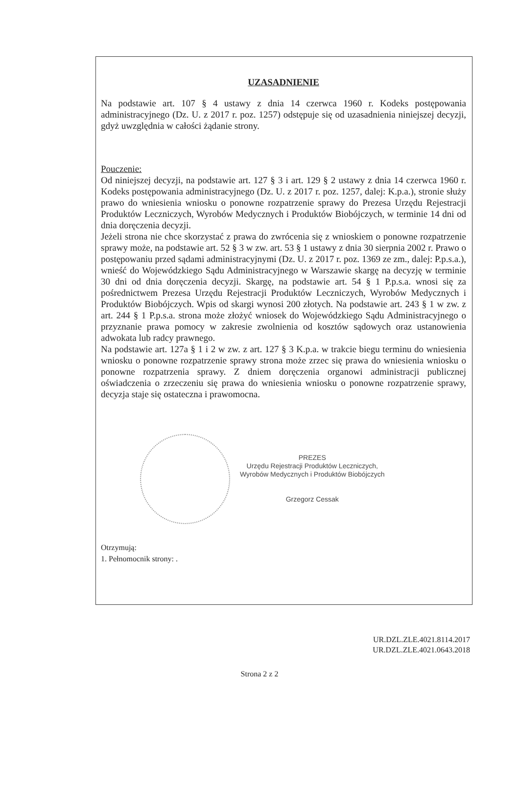UZASADNIENIE
Na podstawie art. 107 § 4 ustawy z dnia 14 czerwca 1960 r. Kodeks postępowania administracyjnego (Dz. U. z 2017 r. poz. 1257) odstępuje się od uzasadnienia niniejszej decyzji, gdyż uwzględnia w całości żądanie strony.
Pouczenie:
Od niniejszej decyzji, na podstawie art. 127 § 3 i art. 129 § 2 ustawy z dnia 14 czerwca 1960 r. Kodeks postępowania administracyjnego (Dz. U. z 2017 r. poz. 1257, dalej: K.p.a.), stronie służy prawo do wniesienia wniosku o ponowne rozpatrzenie sprawy do Prezesa Urzędu Rejestracji Produktów Leczniczych, Wyrobów Medycznych i Produktów Biobójczych, w terminie 14 dni od dnia doręczenia decyzji.
Jeżeli strona nie chce skorzystać z prawa do zwrócenia się z wnioskiem o ponowne rozpatrzenie sprawy może, na podstawie art. 52 § 3 w zw. art. 53 § 1 ustawy z dnia 30 sierpnia 2002 r. Prawo o postępowaniu przed sądami administracyjnymi (Dz. U. z 2017 r. poz. 1369 ze zm., dalej: P.p.s.a.), wnieść do Wojewódzkiego Sądu Administracyjnego w Warszawie skargę na decyzję w terminie 30 dni od dnia doręczenia decyzji. Skargę, na podstawie art. 54 § 1 P.p.s.a. wnosi się za pośrednictwem Prezesa Urzędu Rejestracji Produktów Leczniczych, Wyrobów Medycznych i Produktów Biobójczych. Wpis od skargi wynosi 200 złotych. Na podstawie art. 243 § 1 w zw. z art. 244 § 1 P.p.s.a. strona może złożyć wniosek do Wojewódzkiego Sądu Administracyjnego o przyznanie prawa pomocy w zakresie zwolnienia od kosztów sądowych oraz ustanowienia adwokata lub radcy prawnego.
Na podstawie art. 127a § 1 i 2 w zw. z art. 127 § 3 K.p.a. w trakcie biegu terminu do wniesienia wniosku o ponowne rozpatrzenie sprawy strona może zrzec się prawa do wniesienia wniosku o ponowne rozpatrzenia sprawy. Z dniem doręczenia organowi administracji publicznej oświadczenia o zrzeczeniu się prawa do wniesienia wniosku o ponowne rozpatrzenie sprawy, decyzja staje się ostateczna i prawomocna.
PREZES
Urzędu Rejestracji Produktów Leczniczych,
Wyrobów Medycznych i Produktów Biobójczych
Grzegorz Cessak
Otrzymują:
1. Pełnomocnik strony: .
UR.DZL.ZLE.4021.8114.2017
UR.DZL.ZLE.4021.0643.2018
Strona 2 z 2